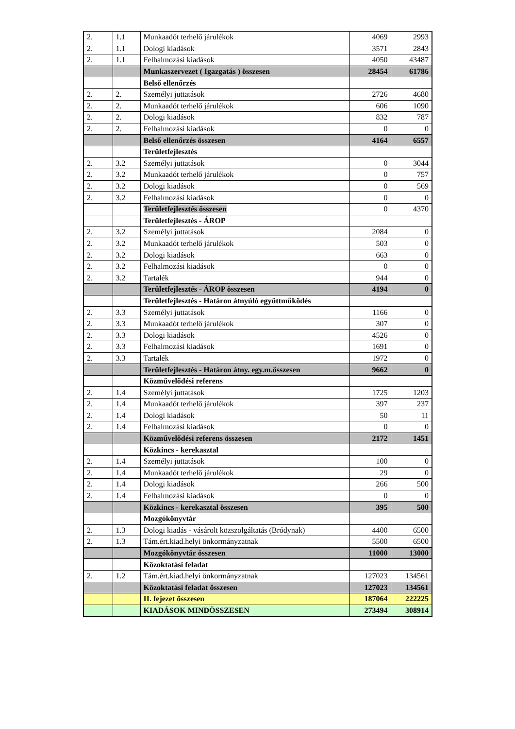| 2. | 1.1 | Munkaadót terhelő járulékok | 4069 | 2993 |
| 2. | 1.1 | Dologi kiadások | 3571 | 2843 |
| 2. | 1.1 | Felhalmozási kiadások | 4050 | 43487 |
| | | Munkaszervezet ( Igazgatás ) összesen | 28454 | 61786 |
| | | Belső ellenőrzés | | |
| 2. | 2. | Személyi juttatások | 2726 | 4680 |
| 2. | 2. | Munkaadót terhelő járulékok | 606 | 1090 |
| 2. | 2. | Dologi kiadások | 832 | 787 |
| 2. | 2. | Felhalmozási kiadások | 0 | 0 |
| | | Belső ellenőrzés összesen | 4164 | 6557 |
| | | Területfejlesztés | | |
| 2. | 3.2 | Személyi juttatások | 0 | 3044 |
| 2. | 3.2 | Munkaadót terhelő járulékok | 0 | 757 |
| 2. | 3.2 | Dologi kiadások | 0 | 569 |
| 2. | 3.2 | Felhalmozási kiadások | 0 | 0 |
| | | Területfejlesztés összesen | 0 | 4370 |
| | | Területfejlesztés - ÁROP | | |
| 2. | 3.2 | Személyi juttatások | 2084 | 0 |
| 2. | 3.2 | Munkaadót terhelő járulékok | 503 | 0 |
| 2. | 3.2 | Dologi kiadások | 663 | 0 |
| 2. | 3.2 | Felhalmozási kiadások | 0 | 0 |
| 2. | 3.2 | Tartalék | 944 | 0 |
| | | Területfejlesztés - ÁROP összesen | 4194 | 0 |
| | | Területfejlesztés - Határon átnyúló együttműködés | | |
| 2. | 3.3 | Személyi juttatások | 1166 | 0 |
| 2. | 3.3 | Munkaadót terhelő járulékok | 307 | 0 |
| 2. | 3.3 | Dologi kiadások | 4526 | 0 |
| 2. | 3.3 | Felhalmozási kiadások | 1691 | 0 |
| 2. | 3.3 | Tartalék | 1972 | 0 |
| | | Területfejlesztés - Határon átny. egy.m.összesen | 9662 | 0 |
| | | Közművelődési referens | | |
| 2. | 1.4 | Személyi juttatások | 1725 | 1203 |
| 2. | 1.4 | Munkaadót terhelő járulékok | 397 | 237 |
| 2. | 1.4 | Dologi kiadások | 50 | 11 |
| 2. | 1.4 | Felhalmozási kiadások | 0 | 0 |
| | | Közművelődési referens összesen | 2172 | 1451 |
| | | Közkincs - kerekasztal | | |
| 2. | 1.4 | Személyi juttatások | 100 | 0 |
| 2. | 1.4 | Munkaadót terhelő járulékok | 29 | 0 |
| 2. | 1.4 | Dologi kiadások | 266 | 500 |
| 2. | 1.4 | Felhalmozási kiadások | 0 | 0 |
| | | Közkincs - kerekasztal összesen | 395 | 500 |
| | | Mozgókönyvtár | | |
| 2. | 1.3 | Dologi kiadás - vásárolt közszolgáltatás (Bródynak) | 4400 | 6500 |
| 2. | 1.3 | Tám.ért.kiad.helyi önkormányzatnak | 5500 | 6500 |
| | | Mozgókönyvtár összesen | 11000 | 13000 |
| | | Közoktatási feladat | | |
| 2. | 1.2 | Tám.ért.kiad.helyi önkormányzatnak | 127023 | 134561 |
| | | Közoktatási feladat összesen | 127023 | 134561 |
| | | II. fejezet összesen | 187064 | 222225 |
| | | KIADÁSOK MINDÖSSZESEN | 273494 | 308914 |